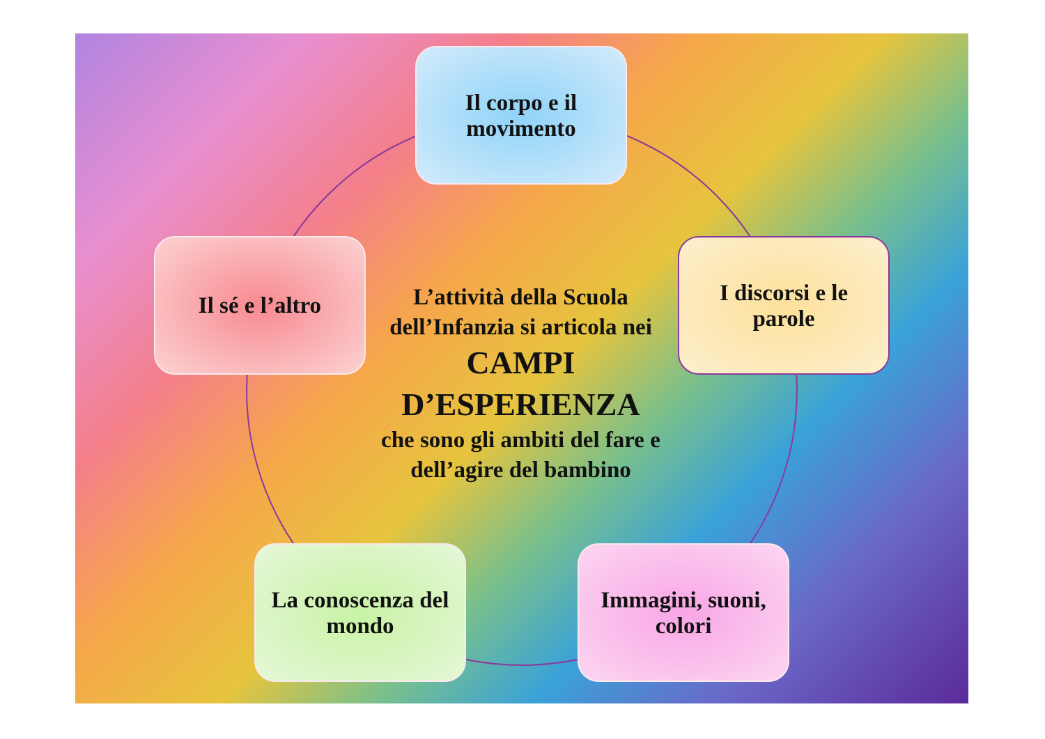Il corpo e il
movimento
Il sé e l’altro
L’attività della Scuola dell’Infanzia si articola nei
CAMPI D’ESPERIENZA
che sono gli ambiti del fare e dell’agire del bambino
I discorsi e le
parole
La conoscenza del
mondo
Immagini, suoni,
colori